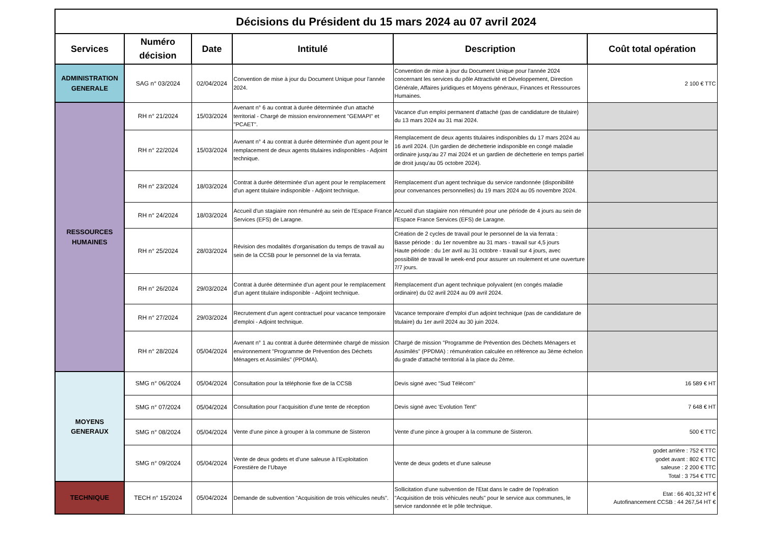| Décisions du Président du 15 mars 2024 au 07 avril 2024 | | | | | |
| Services | Numéro décision | Date | Intitulé | Description | Coût total opération |
| ADMINISTRATION GENERALE | SAG n° 03/2024 | 02/04/2024 | Convention de mise à jour du Document Unique pour l'année 2024. | Convention de mise à jour du Document Unique pour l'année 2024 concernant les services du pôle Attractivité et Développement, Direction Générale, Affaires juridiques et Moyens généraux, Finances et Ressources Humaines. | 2 100 € TTC |
| RESSOURCES HUMAINES | RH n° 21/2024 | 15/03/2024 | Avenant n° 6 au contrat à durée déterminée d'un attaché territorial - Chargé de mission environnement "GEMAPI" et "PCAET". | Vacance d'un emploi permanent d'attaché (pas de candidature de titulaire) du 13 mars 2024 au 31 mai 2024. | |
| | RH n° 22/2024 | 15/03/2024 | Avenant n° 4 au contrat à durée déterminée d'un agent pour le remplacement de deux agents titulaires indisponibles - Adjoint technique. | Remplacement de deux agents titulaires indisponibles du 17 mars 2024 au 16 avril 2024. (Un gardien de déchetterie indisponible en congé maladie ordinaire jusqu'au 27 mai 2024 et un gardien de déchetterie en temps partiel de droit jusqu'au 05 octobre 2024). | |
| | RH n° 23/2024 | 18/03/2024 | Contrat à durée déterminée d'un agent pour le remplacement d'un agent titulaire indisponible - Adjoint technique. | Remplacement d'un agent technique du service randonnée (disponibilité pour convenances personnelles) du 19 mars 2024 au 05 novembre 2024. | |
| | RH n° 24/2024 | 18/03/2024 | Accueil d'un stagiaire non rémunéré au sein de l'Espace France Services (EFS) de Laragne. | Accueil d'un stagiaire non rémunéré pour une période de 4 jours au sein de l'Espace France Services (EFS) de Laragne. | |
| | RH n° 25/2024 | 28/03/2024 | Révision des modalités d'organisation du temps de travail au sein de la CCSB pour le personnel de la via ferrata. | Création de 2 cycles de travail pour le personnel de la via ferrata : Basse période : du 1er novembre au 31 mars - travail sur 4,5 jours Haute période : du 1er avril au 31 octobre - travail sur 4 jours, avec possibilité de travail le week-end pour assurer un roulement et une ouverture 7/7 jours. | |
| | RH n° 26/2024 | 29/03/2024 | Contrat à durée déterminée d'un agent pour le remplacement d'un agent titulaire indisponible - Adjoint technique. | Remplacement d'un agent technique polyvalent (en congés maladie ordinaire) du 02 avril 2024 au 09 avril 2024. | |
| | RH n° 27/2024 | 29/03/2024 | Recrutement d'un agent contractuel pour vacance temporaire d'emploi - Adjoint technique. | Vacance temporaire d'emploi d'un adjoint technique (pas de candidature de titulaire) du 1er avril 2024 au 30 juin 2024. | |
| | RH n° 28/2024 | 05/04/2024 | Avenant n° 1 au contrat à durée déterminée chargé de mission environnement "Programme de Prévention des Déchets Ménagers et Assimilés" (PPDMA). | Chargé de mission "Programme de Prévention des Déchets Ménagers et Assimilés" (PPDMA) : rémunération calculée en référence au 3ème échelon du grade d'attaché territorial à la place du 2ème. | |
| MOYENS GENERAUX | SMG n° 06/2024 | 05/04/2024 | Consultation pour la téléphonie fixe de la CCSB | Devis signé avec "Sud Télécom" | 16 589 € HT |
| | SMG n° 07/2024 | 05/04/2024 | Consultation pour l’acquisition d’une tente de réception | Devis signé avec 'Evolution Tent" | 7 648 € HT |
| | SMG n° 08/2024 | 05/04/2024 | Vente d'une pince à grouper à la commune de Sisteron | Vente d'une pince à grouper à la commune de Sisteron. | 500 € TTC |
| | SMG n° 09/2024 | 05/04/2024 | Vente de deux godets et d’une saleuse à l’Exploitation Forestière de l’Ubaye | Vente de deux godets et d'une saleuse | godet arrière : 752 € TTC godet avant : 802 € TTC saleuse : 2 200 € TTC Total : 3 754 € TTC |
| TECHNIQUE | TECH n° 15/2024 | 05/04/2024 | Demande de subvention "Acquisition de trois véhicules neufs". | Sollicitation d'une subvention de l'Etat dans le cadre de l'opération "Acquisition de trois véhicules neufs" pour le service aux communes, le service randonnée et le pôle technique. | Etat : 66 401,32 HT € Autofinancement CCSB : 44 267,54 HT € |